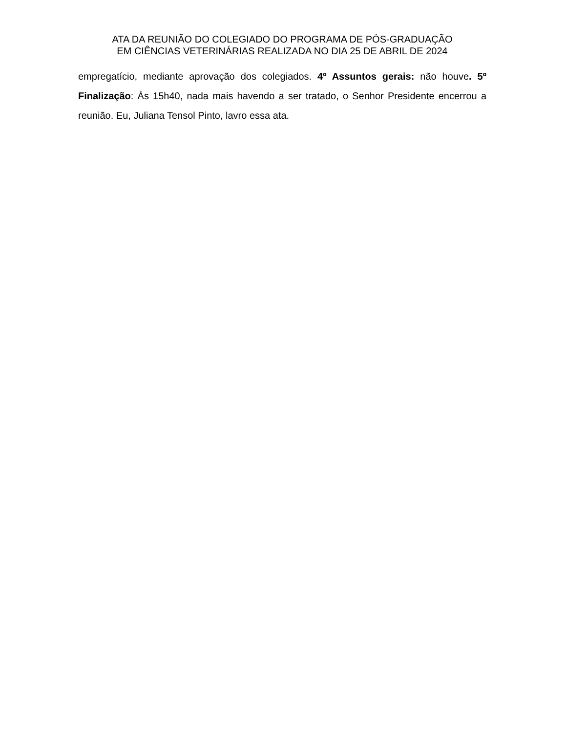ATA DA REUNIÃO DO COLEGIADO DO PROGRAMA DE PÓS-GRADUAÇÃO
EM CIÊNCIAS VETERINÁRIAS REALIZADA NO DIA 25 DE ABRIL DE 2024
empregatício, mediante aprovação dos colegiados. 4º Assuntos gerais: não houve. 5º Finalização: Às 15h40, nada mais havendo a ser tratado, o Senhor Presidente encerrou a reunião. Eu, Juliana Tensol Pinto, lavro essa ata.